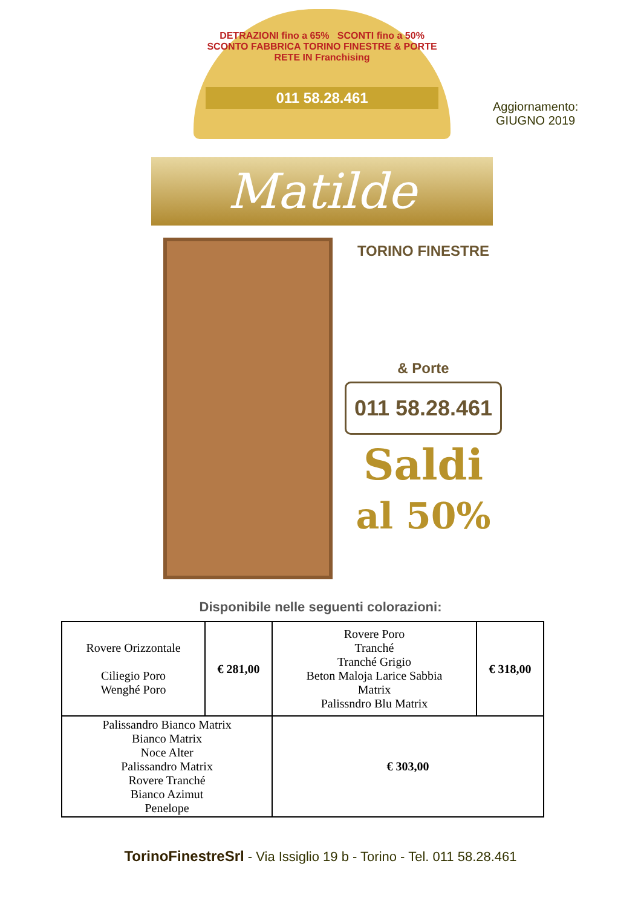DETRAZIONI fino a 65% SCONTI fino a 50%
SCONTO FABBRICA TORINO FINESTRE & PORTE RETE IN Franchising
011 58.28.461
Aggiornamento:
GIUGNO 2019
Matilde
TORINO FINESTRE
& Porte
011 58.28.461
Saldi
al 50%
Disponibile nelle seguenti colorazioni:
| Rovere Orizzontale Ciliegio Poro Wenghé Poro | € 281,00 | Rovere Poro Tranché Tranché Grigio Beton Maloja Larice Sabbia Matrix Palissndro Blu Matrix | € 318,00 |
| Palissandro Bianco Matrix Bianco Matrix Noce Alter Palissandro Matrix Rovere Tranché Bianco Azimut Penelope | | € 303,00 | |
TorinoFinestreSrl - Via Issiglio 19 b - Torino - Tel. 011 58.28.461